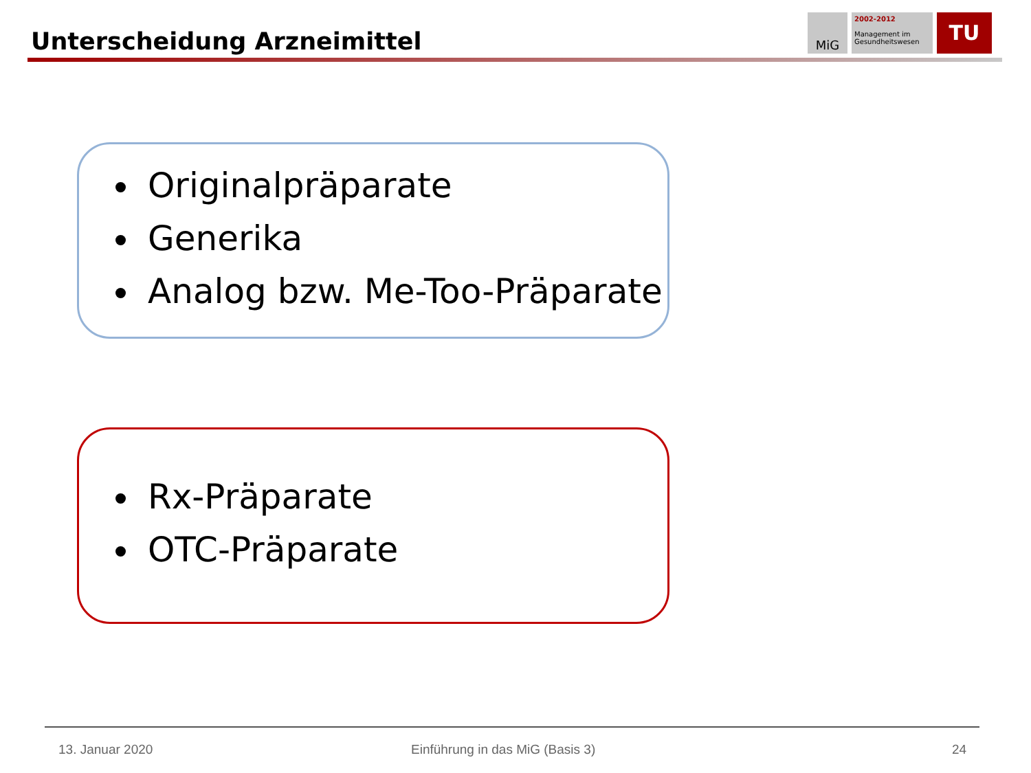Unterscheidung Arzneimittel
MiG
2002-2012
Management im Gesundheitswesen
TU
Originalpräparate
Generika
Analog bzw. Me-Too-Präparate
Rx-Präparate
OTC-Präparate
13. Januar 2020
Einführung in das MiG (Basis 3)
24